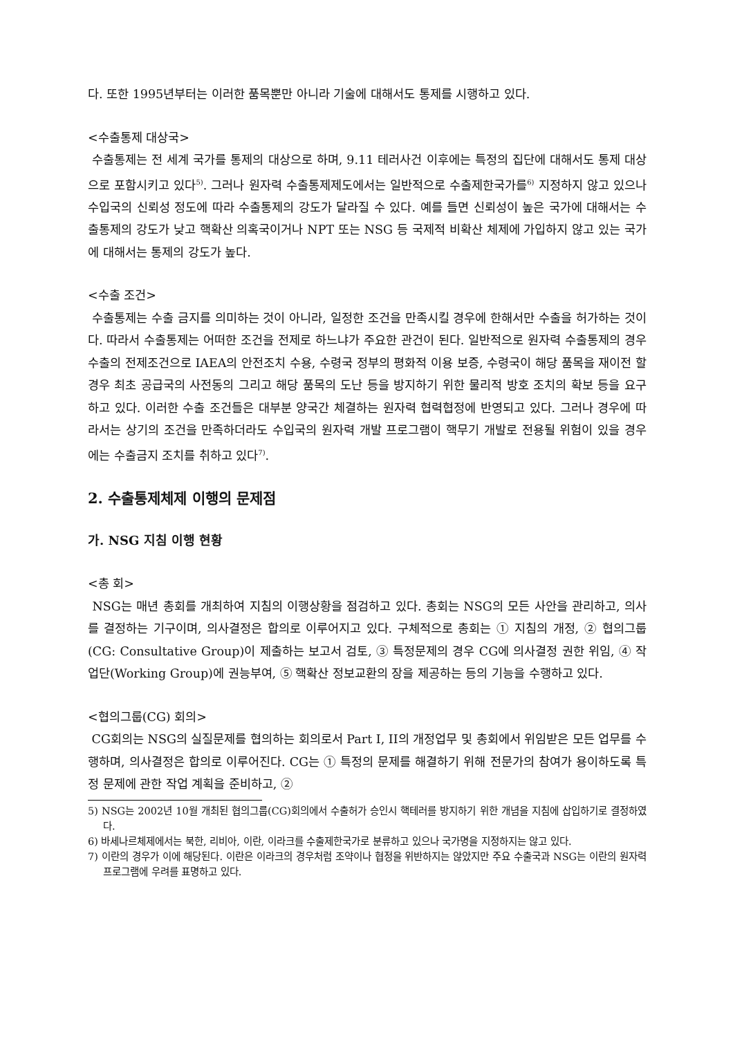다. 또한 1995년부터는 이러한 품목뿐만 아니라 기술에 대해서도 통제를 시행하고 있다.
<수출통제 대상국>
수출통제는 전 세계 국가를 통제의 대상으로 하며, 9.11 테러사건 이후에는 특정의 집단에 대해서도 통제 대상으로 포함시키고 있다<sup>5)</sup>. 그러나 원자력 수출통제제도에서는 일반적으로 수출제한국가를<sup>6)</sup> 지정하지 않고 있으나 수입국의 신뢰성 정도에 따라 수출통제의 강도가 달라질 수 있다. 예를 들면 신뢰성이 높은 국가에 대해서는 수출통제의 강도가 낮고 핵확산 의혹국이거나 NPT 또는 NSG 등 국제적 비확산 체제에 가입하지 않고 있는 국가에 대해서는 통제의 강도가 높다.
<수출 조건>
수출통제는 수출 금지를 의미하는 것이 아니라, 일정한 조건을 만족시킬 경우에 한해서만 수출을 허가하는 것이다. 따라서 수출통제는 어떠한 조건을 전제로 하느냐가 주요한 관건이 된다. 일반적으로 원자력 수출통제의 경우 수출의 전제조건으로 IAEA의 안전조치 수용, 수령국 정부의 평화적 이용 보증, 수령국이 해당 품목을 재이전 할 경우 최초 공급국의 사전동의 그리고 해당 품목의 도난 등을 방지하기 위한 물리적 방호 조치의 확보 등을 요구하고 있다. 이러한 수출 조건들은 대부분 양국간 체결하는 원자력 협력협정에 반영되고 있다. 그러나 경우에 따라서는 상기의 조건을 만족하더라도 수입국의 원자력 개발 프로그램이 핵무기 개발로 전용될 위험이 있을 경우에는 수출금지 조치를 취하고 있다<sup>7)</sup>.
2. 수출통제체제 이행의 문제점
가. NSG 지침 이행 현황
<총 회>
NSG는 매년 총회를 개최하여 지침의 이행상황을 점검하고 있다. 총회는 NSG의 모든 사안을 관리하고, 의사를 결정하는 기구이며, 의사결정은 합의로 이루어지고 있다. 구체적으로 총회는 ① 지침의 개정, ② 협의그룹(CG: Consultative Group)이 제출하는 보고서 검토, ③ 특정문제의 경우 CG에 의사결정 권한 위임, ④ 작업단(Working Group)에 권능부여, ⑤ 핵확산 정보교환의 장을 제공하는 등의 기능을 수행하고 있다.
<협의그룹(CG) 회의>
CG회의는 NSG의 실질문제를 협의하는 회의로서 Part I, II의 개정업무 및 총회에서 위임받은 모든 업무를 수행하며, 의사결정은 합의로 이루어진다. CG는 ① 특정의 문제를 해결하기 위해 전문가의 참여가 용이하도록 특정 문제에 관한 작업 계획을 준비하고, ②
5) NSG는 2002년 10월 개최된 협의그룹(CG)회의에서 수출허가 승인시 핵테러를 방지하기 위한 개념을 지침에 삽입하기로 결정하였다.
6) 바세나르체제에서는 북한, 리비아, 이란, 이라크를 수출제한국가로 분류하고 있으나 국가명을 지정하지는 않고 있다.
7) 이란의 경우가 이에 해당된다. 이란은 이라크의 경우처럼 조약이나 협정을 위반하지는 않았지만 주요 수출국과 NSG는 이란의 원자력 프로그램에 우려를 표명하고 있다.